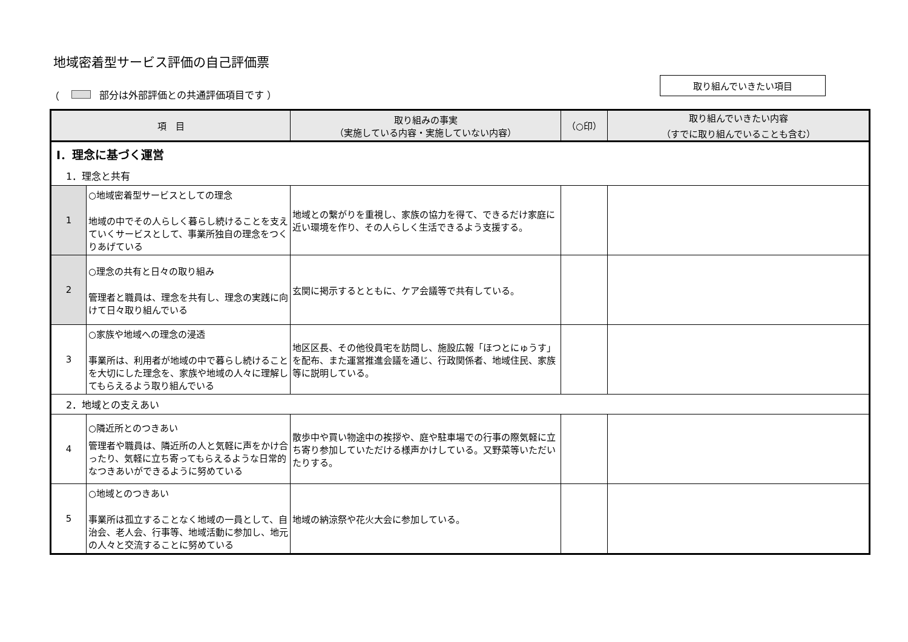地域密着型サービス評価の自己評価票
（ 部分は外部評価との共通評価項目です ） 取り組んでいきたい項目
| 項 目 | | 取り組みの事実 （実施している内容・実施していない内容） | （○印） | 取り組んでいきたい内容 （すでに取り組んでいることも含む） |
| --- | --- | --- | --- | --- |
| Ⅰ．理念に基づく運営 | | | | |
| 1．理念と共有 | | | | |
| 1 | ○地域密着型サービスとしての理念 地域の中でその人らしく暮らし続けることを支えていくサービスとして、事業所独自の理念をつくりあげている | 地域との繋がりを重視し、家族の協力を得て、できるだけ家庭に近い環境を作り、その人らしく生活できるよう支援する。 | | |
| 2 | ○理念の共有と日々の取り組み 管理者と職員は、理念を共有し、理念の実践に向けて日々取り組んでいる | 玄関に掲示するとともに、ケア会議等で共有している。 | | |
| 3 | ○家族や地域への理念の浸透 事業所は、利用者が地域の中で暮らし続けることを大切にした理念を、家族や地域の人々に理解してもらえるよう取り組んでいる | 地区区長、その他役員宅を訪問し、施設広報「ほつとにゅうす」を配布、また運営推進会議を通じ、行政関係者、地域住民、家族等に説明している。 | | |
| 2．地域との支えあい | | | | |
| 4 | ○隣近所とのつきあい 管理者や職員は、隣近所の人と気軽に声をかけ合ったり、気軽に立ち寄ってもらえるような日常的なつきあいができるように努めている | 散歩中や買い物途中の挨拶や、庭や駐車場での行事の際気軽に立ち寄り参加していただける様声かけしている。又野菜等いただいたりする。 | | |
| 5 | ○地域とのつきあい 事業所は孤立することなく地域の一員として、自治会、老人会、行事等、地域活動に参加し、地元の人々と交流することに努めている | 地域の納涼祭や花火大会に参加している。 | | |